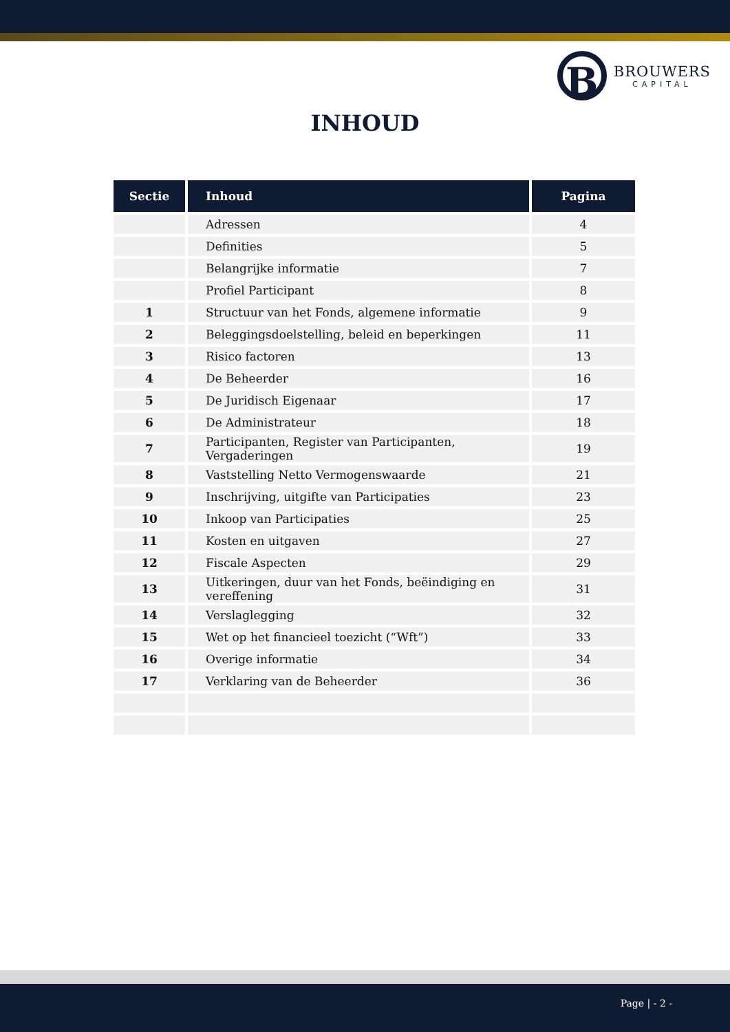B
BROUWERS
CAPITAL
INHOUD
| Sectie | Inhoud | Pagina |
| --- | --- | --- |
| | Adressen | 4 |
| | Definities | 5 |
| | Belangrijke informatie | 7 |
| | Profiel Participant | 8 |
| 1 | Structuur van het Fonds, algemene informatie | 9 |
| 2 | Beleggingsdoelstelling, beleid en beperkingen | 11 |
| 3 | Risico factoren | 13 |
| 4 | De Beheerder | 16 |
| 5 | De Juridisch Eigenaar | 17 |
| 6 | De Administrateur | 18 |
| 7 | Participanten, Register van Participanten, Vergaderingen | 19 |
| 8 | Vaststelling Netto Vermogenswaarde | 21 |
| 9 | Inschrijving, uitgifte van Participaties | 23 |
| 10 | Inkoop van Participaties | 25 |
| 11 | Kosten en uitgaven | 27 |
| 12 | Fiscale Aspecten | 29 |
| 13 | Uitkeringen, duur van het Fonds, beëindiging en vereffening | 31 |
| 14 | Verslaglegging | 32 |
| 15 | Wet op het financieel toezicht (“Wft”) | 33 |
| 16 | Overige informatie | 34 |
| 17 | Verklaring van de Beheerder | 36 |
Page | - 2 -